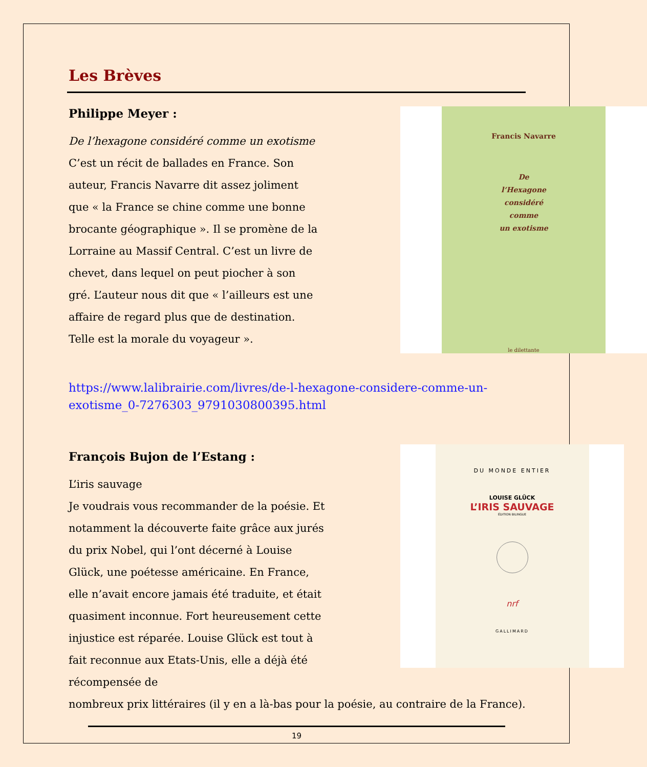Les Brèves
Philippe Meyer :
De l’hexagone considéré comme un exotisme
C’est un récit de ballades en France. Son auteur, Francis Navarre dit assez joliment que « la France se chine comme une bonne brocante géographique ». Il se promène de la Lorraine au Massif Central. C’est un livre de chevet, dans lequel on peut piocher à son gré. L’auteur nous dit que « l’ailleurs est une affaire de regard plus que de destination. Telle est la morale du voyageur ».
Francis Navarre
De
l’Hexagone
considéré
comme
un exotisme
le dilettante
https://www.lalibrairie.com/livres/de-l-hexagone-considere-comme-un-exotisme_0-7276303_9791030800395.html
François Bujon de l’Estang :
L’iris sauvage
Je voudrais vous recommander de la poésie. Et notamment la découverte faite grâce aux jurés du prix Nobel, qui l’ont décerné à Louise Glück, une poétesse américaine. En France, elle n’avait encore jamais été traduite, et était quasiment inconnue. Fort heureusement cette injustice est réparée. Louise Glück est tout à fait reconnue aux Etats-Unis, elle a déjà été récompensée de
DU MONDE ENTIER
LOUISE GLÜCK
L’IRIS SAUVAGE
ÉDITION BILINGUE
nrf
GALLIMARD
nombreux prix littéraires (il y en a là-bas pour la poésie, au contraire de la France).
19